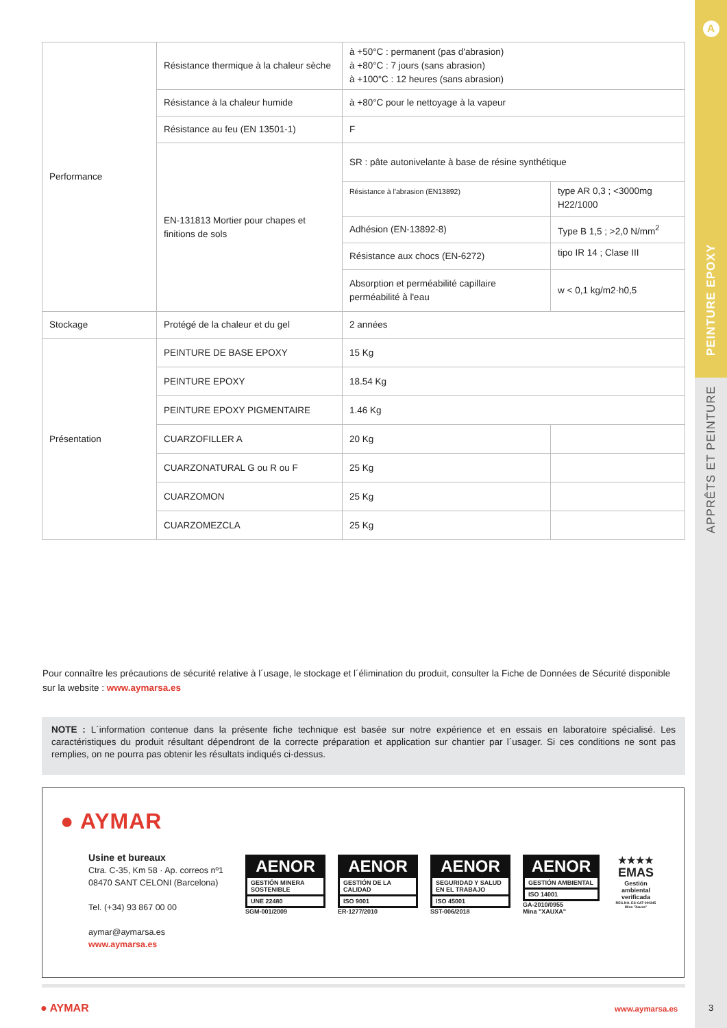| Performance | Résistance thermique à la chaleur sèche | à +50°C : permanent (pas d'abrasion) à +80°C : 7 jours (sans abrasion) à +100°C : 12 heures (sans abrasion) | |
| | Résistance à la chaleur humide | à +80°C pour le nettoyage à la vapeur | |
| | Résistance au feu (EN 13501-1) | F | |
| | EN-131813 Mortier pour chapes et finitions de sols | SR : pâte autonivelante à base de résine synthétique | |
| | | Résistance à l'abrasion (EN13892) | type AR 0,3 ; <3000mg H22/1000 |
| | | Adhésion (EN-13892-8) | Type B 1,5 ; >2,0 N/mm<sup>2</sup> |
| | | Résistance aux chocs (EN-6272) | tipo IR 14 ; Clase III |
| | | Absorption et perméabilité capillaire perméabilité à l'eau | w < 0,1 kg/m2·h0,5 |
| Stockage | Protégé de la chaleur et du gel | 2 années | |
| Présentation | PEINTURE DE BASE EPOXY | 15 Kg | |
| | PEINTURE EPOXY | 18.54 Kg | |
| | PEINTURE EPOXY PIGMENTAIRE | 1.46 Kg | |
| | CUARZOFILLER A | 20 Kg | |
| | CUARZONATURAL G ou R ou F | 25 Kg | |
| | CUARZOMON | 25 Kg | |
| | CUARZOMEZCLA | 25 Kg | |
Pour connaître les précautions de sécurité relative à l´usage, le stockage et l´élimination du produit, consulter la Fiche de Données de Sécurité disponible sur la website : www.aymarsa.es
NOTE : L´information contenue dans la présente fiche technique est basée sur notre expérience et en essais en laboratoire spécialisé. Les caractéristiques du produit résultant dépendront de la correcte préparation et application sur chantier par l´usager. Si ces conditions ne sont pas remplies, on ne pourra pas obtenir les résultats indiqués ci-dessus.
● AYMAR
Usine et bureaux
Ctra. C-35, Km 58 · Ap. correos nº1
08470 SANT CELONI (Barcelona)
Tel. (+34) 93 867 00 00
aymar@aymarsa.es
www.aymarsa.es
AENOR
GESTIÓN MINERA SOSTENIBLE
UNE 22480
SGM-001/2009
AENOR
GESTIÓN DE LA CALIDAD
ISO 9001
ER-1277/2010
AENOR
SEGURIDAD Y SALUD EN EL TRABAJO
ISO 45001
SST-006/2018
AENOR
GESTIÓN AMBIENTAL
ISO 14001
GA-2010/0955
Mina "XAUXA"
★★★★
EMAS
Gestión ambiental verificada
REG.NO. ES-CAT-000345 Mina "Xauxa"
● AYMAR www.aymarsa.es
A
PEINTURE EPOXY
APPRÊTS ET PEINTURE
3